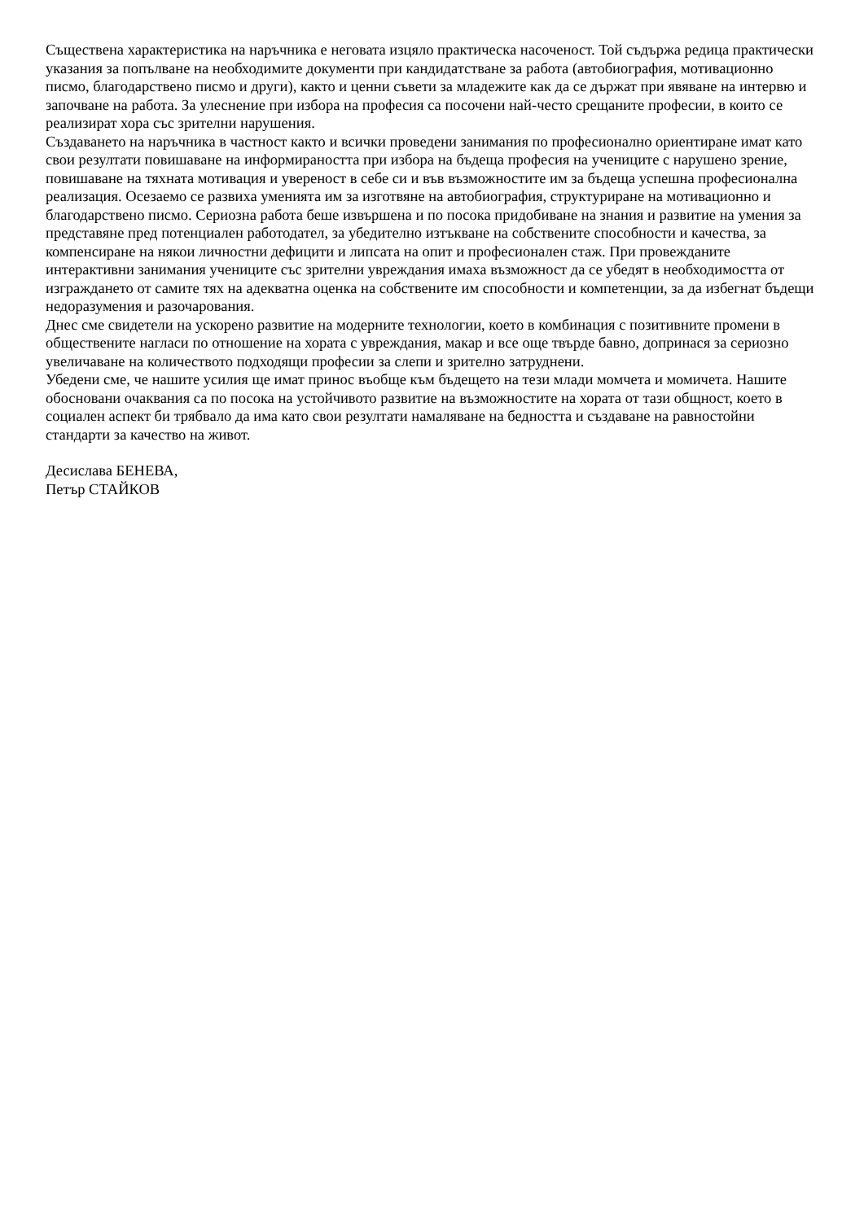Съществена характеристика на наръчника е неговата изцяло практическа насоченост. Той съдържа редица практически указания за попълване на необходимите документи при кандидатстване за работа (автобиография, мотивационно писмо, благодарствено писмо и други), както и ценни съвети за младежите как да се държат при явяване на интервю и започване на работа. За улеснение при избора на професия са посочени най-често срещаните професии, в които се реализират хора със зрителни нарушения.
Създаването на наръчника в частност както и всички проведени занимания по професионално ориентиране имат като свои резултати повишаване на информираността при избора на бъдеща професия на учениците с нарушено зрение, повишаване на тяхната мотивация и увереност в себе си и във възможностите им за бъдеща успешна професионална реализация. Осезаемо се развиха уменията им за изготвяне на автобиография, структуриране на мотивационно и благодарствено писмо. Сериозна работа беше извършена и по посока придобиване на знания и развитие на умения за представяне пред потенциален работодател, за убедително изтъкване на собствените способности и качества, за компенсиране на някои личностни дефицити и липсата на опит и професионален стаж. При провежданите интерактивни занимания учениците със зрителни увреждания имаха възможност да се убедят в необходимостта от изграждането от самите тях на адекватна оценка на собствените им способности и компетенции, за да избегнат бъдещи недоразумения и разочарования.
Днес сме свидетели на ускорено развитие на модерните технологии, което в комбинация с позитивните промени в обществените нагласи по отношение на хората с увреждания, макар и все още твърде бавно, допринася за сериозно увеличаване на количеството подходящи професии за слепи и зрително затруднени.
Убедени сме, че нашите усилия ще имат принос въобще към бъдещето на тези млади момчета и момичета. Нашите обосновани очаквания са по посока на устойчивото развитие на възможностите на хората от тази общност, което в социален аспект би трябвало да има като свои резултати намаляване на бедността и създаване на равностойни стандарти за качество на живот.
Десислава БЕНЕВА,
Петър СТАЙКОВ